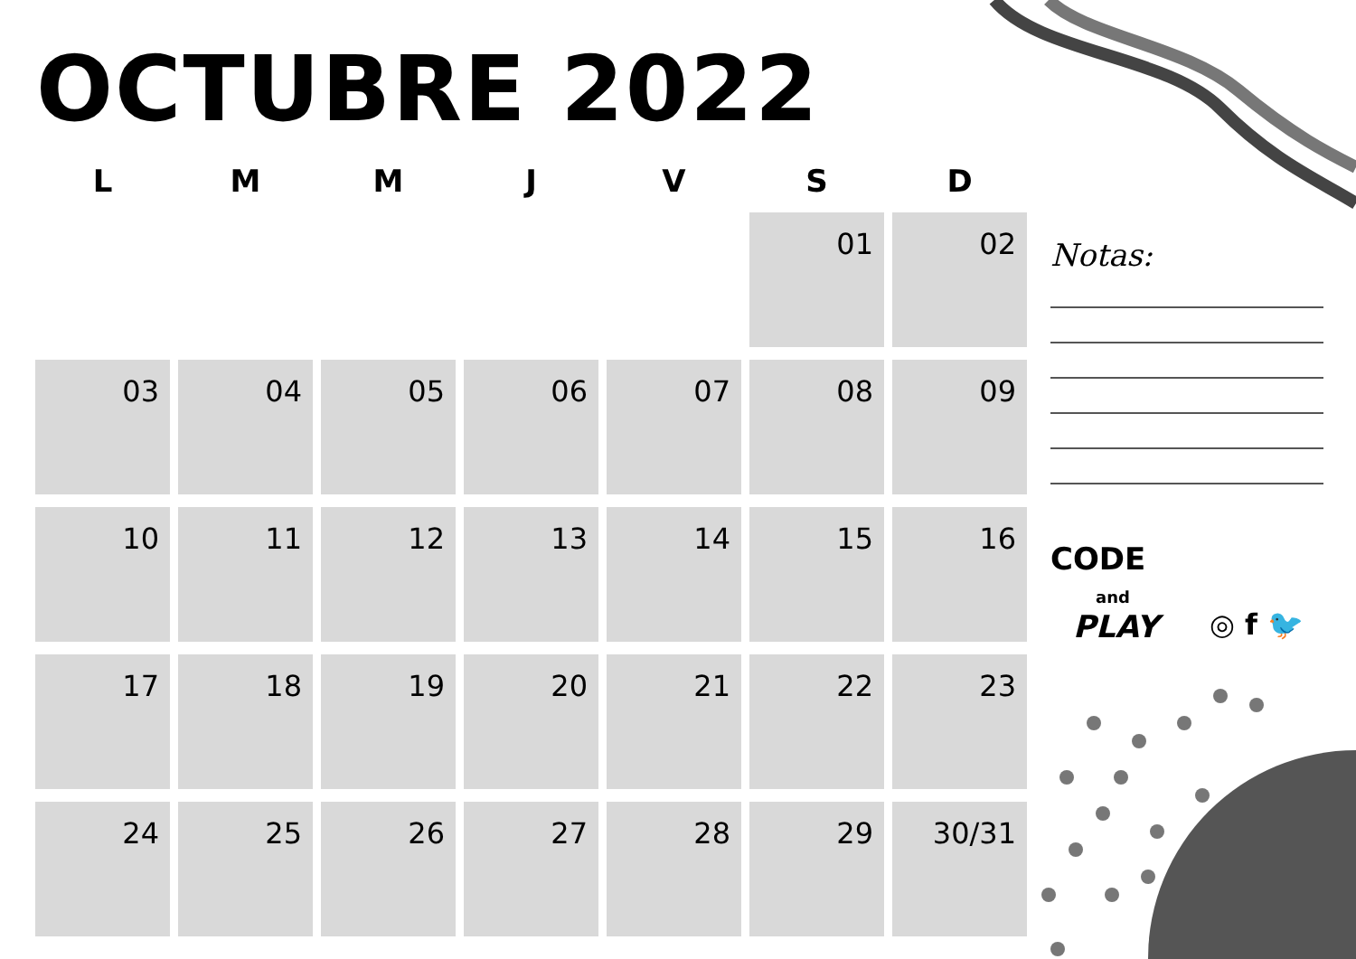OCTUBRE 2022
| L | M | M | J | V | S | D |
| --- | --- | --- | --- | --- | --- | --- |
| | | | | | 01 | 02 |
| 03 | 04 | 05 | 06 | 07 | 08 | 09 |
| 10 | 11 | 12 | 13 | 14 | 15 | 16 |
| 17 | 18 | 19 | 20 | 21 | 22 | 23 |
| 24 | 25 | 26 | 27 | 28 | 29 | 30/31 |
Notas:
CODE
and
PLAY
◎ f 🐦